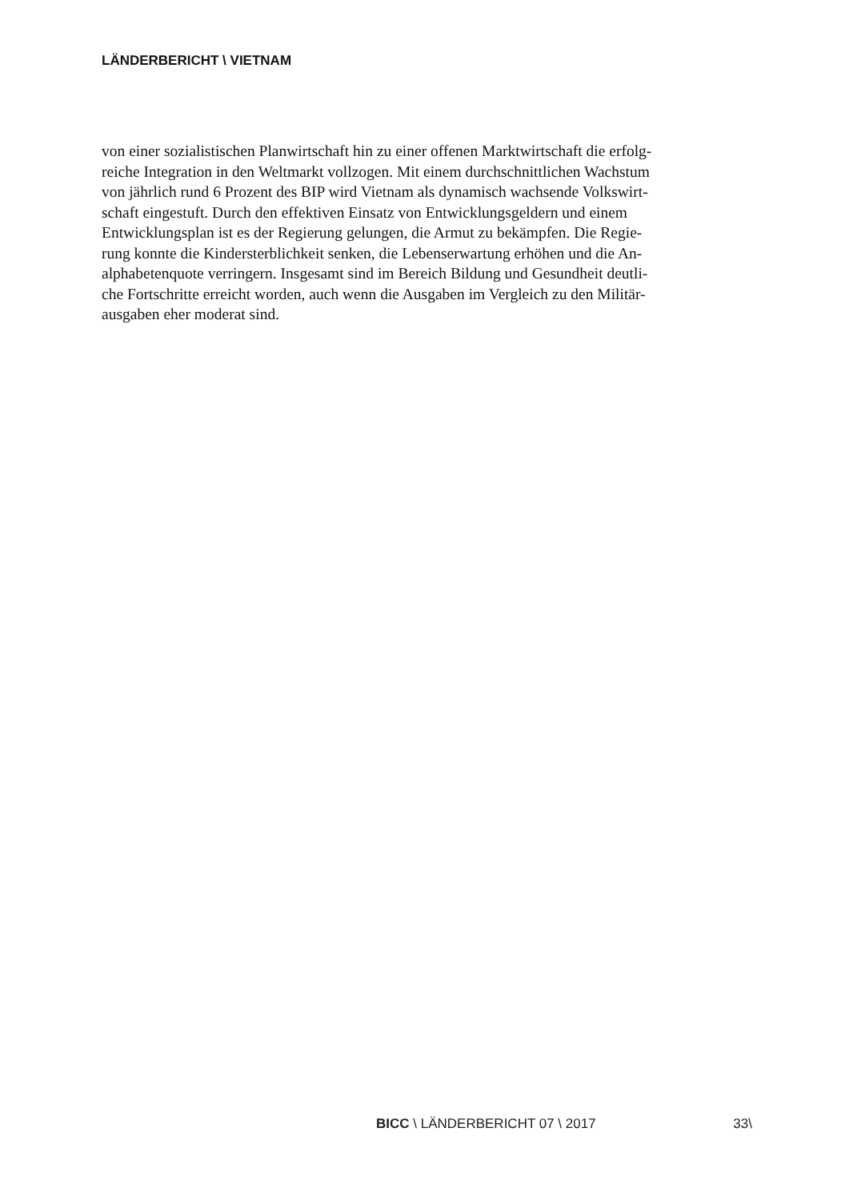LÄNDERBERICHT \ VIETNAM
von einer sozialistischen Planwirtschaft hin zu einer offenen Marktwirtschaft die erfolg-
reiche Integration in den Weltmarkt vollzogen. Mit einem durchschnittlichen Wachstum
von jährlich rund 6 Prozent des BIP wird Vietnam als dynamisch wachsende Volkswirt-
schaft eingestuft. Durch den effektiven Einsatz von Entwicklungsgeldern und einem
Entwicklungsplan ist es der Regierung gelungen, die Armut zu bekämpfen. Die Regie-
rung konnte die Kindersterblichkeit senken, die Lebenserwartung erhöhen und die An-
alphabetenquote verringern. Insgesamt sind im Bereich Bildung und Gesundheit deutli-
che Fortschritte erreicht worden, auch wenn die Ausgaben im Vergleich zu den Militär-
ausgaben eher moderat sind.
BICC \ LÄNDERBERICHT 07 \ 2017 33\